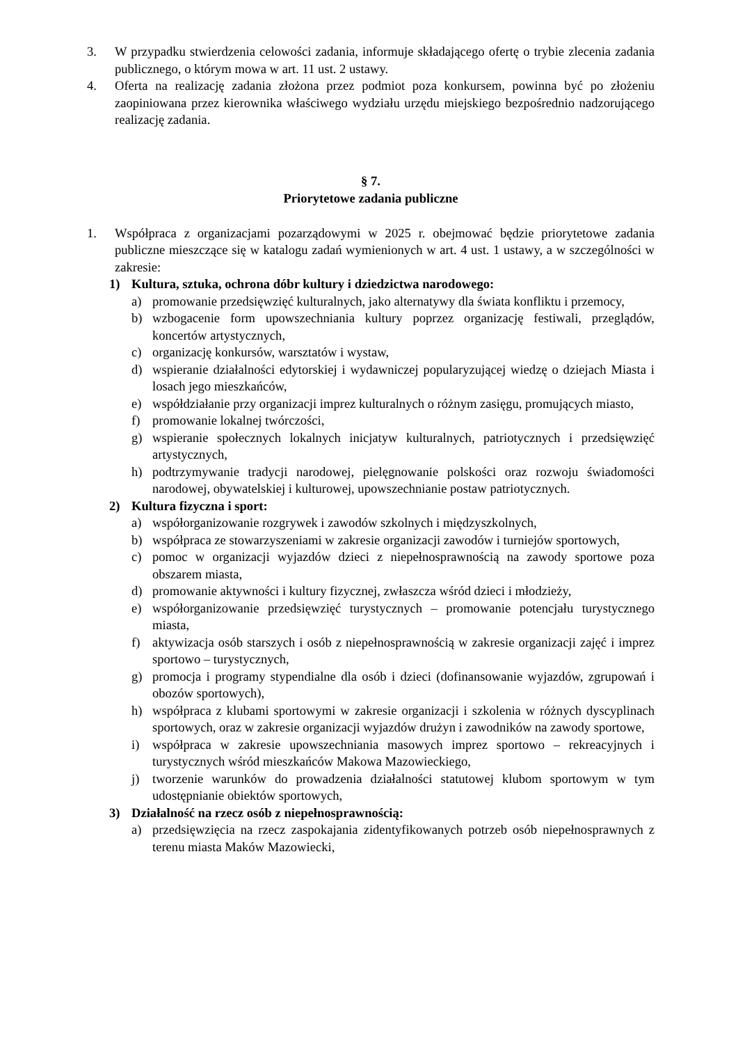3. W przypadku stwierdzenia celowości zadania, informuje składającego ofertę o trybie zlecenia zadania publicznego, o którym mowa w art. 11 ust. 2 ustawy.
4. Oferta na realizację zadania złożona przez podmiot poza konkursem, powinna być po złożeniu zaopiniowana przez kierownika właściwego wydziału urzędu miejskiego bezpośrednio nadzorującego realizację zadania.
§ 7.
Priorytetowe zadania publiczne
1. Współpraca z organizacjami pozarządowymi w 2025 r. obejmować będzie priorytetowe zadania publiczne mieszczące się w katalogu zadań wymienionych w art. 4 ust. 1 ustawy, a w szczególności w zakresie:
1) Kultura, sztuka, ochrona dóbr kultury i dziedzictwa narodowego:
a) promowanie przedsięwzięć kulturalnych, jako alternatywy dla świata konfliktu i przemocy,
b) wzbogacenie form upowszechniania kultury poprzez organizację festiwali, przeglądów, koncertów artystycznych,
c) organizację konkursów, warsztatów i wystaw,
d) wspieranie działalności edytorskiej i wydawniczej popularyzującej wiedzę o dziejach Miasta i losach jego mieszkańców,
e) współdziałanie przy organizacji imprez kulturalnych o różnym zasięgu, promujących miasto,
f) promowanie lokalnej twórczości,
g) wspieranie społecznych lokalnych inicjatyw kulturalnych, patriotycznych i przedsięwzięć artystycznych,
h) podtrzymywanie tradycji narodowej, pielęgnowanie polskości oraz rozwoju świadomości narodowej, obywatelskiej i kulturowej, upowszechnianie postaw patriotycznych.
2) Kultura fizyczna i sport:
a) współorganizowanie rozgrywek i zawodów szkolnych i międzyszkolnych,
b) współpraca ze stowarzyszeniami w zakresie organizacji zawodów i turniejów sportowych,
c) pomoc w organizacji wyjazdów dzieci z niepełnosprawnością na zawody sportowe poza obszarem miasta,
d) promowanie aktywności i kultury fizycznej, zwłaszcza wśród dzieci i młodzieży,
e) współorganizowanie przedsięwzięć turystycznych – promowanie potencjału turystycznego miasta,
f) aktywizacja osób starszych i osób z niepełnosprawnością w zakresie organizacji zajęć i imprez sportowo – turystycznych,
g) promocja i programy stypendialne dla osób i dzieci (dofinansowanie wyjazdów, zgrupowań i obozów sportowych),
h) współpraca z klubami sportowymi w zakresie organizacji i szkolenia w różnych dyscyplinach sportowych, oraz w zakresie organizacji wyjazdów drużyn i zawodników na zawody sportowe,
i) współpraca w zakresie upowszechniania masowych imprez sportowo – rekreacyjnych i turystycznych wśród mieszkańców Makowa Mazowieckiego,
j) tworzenie warunków do prowadzenia działalności statutowej klubom sportowym w tym udostępnianie obiektów sportowych,
3) Działalność na rzecz osób z niepełnosprawnością:
a) przedsięwzięcia na rzecz zaspokajania zidentyfikowanych potrzeb osób niepełnosprawnych z terenu miasta Maków Mazowiecki,